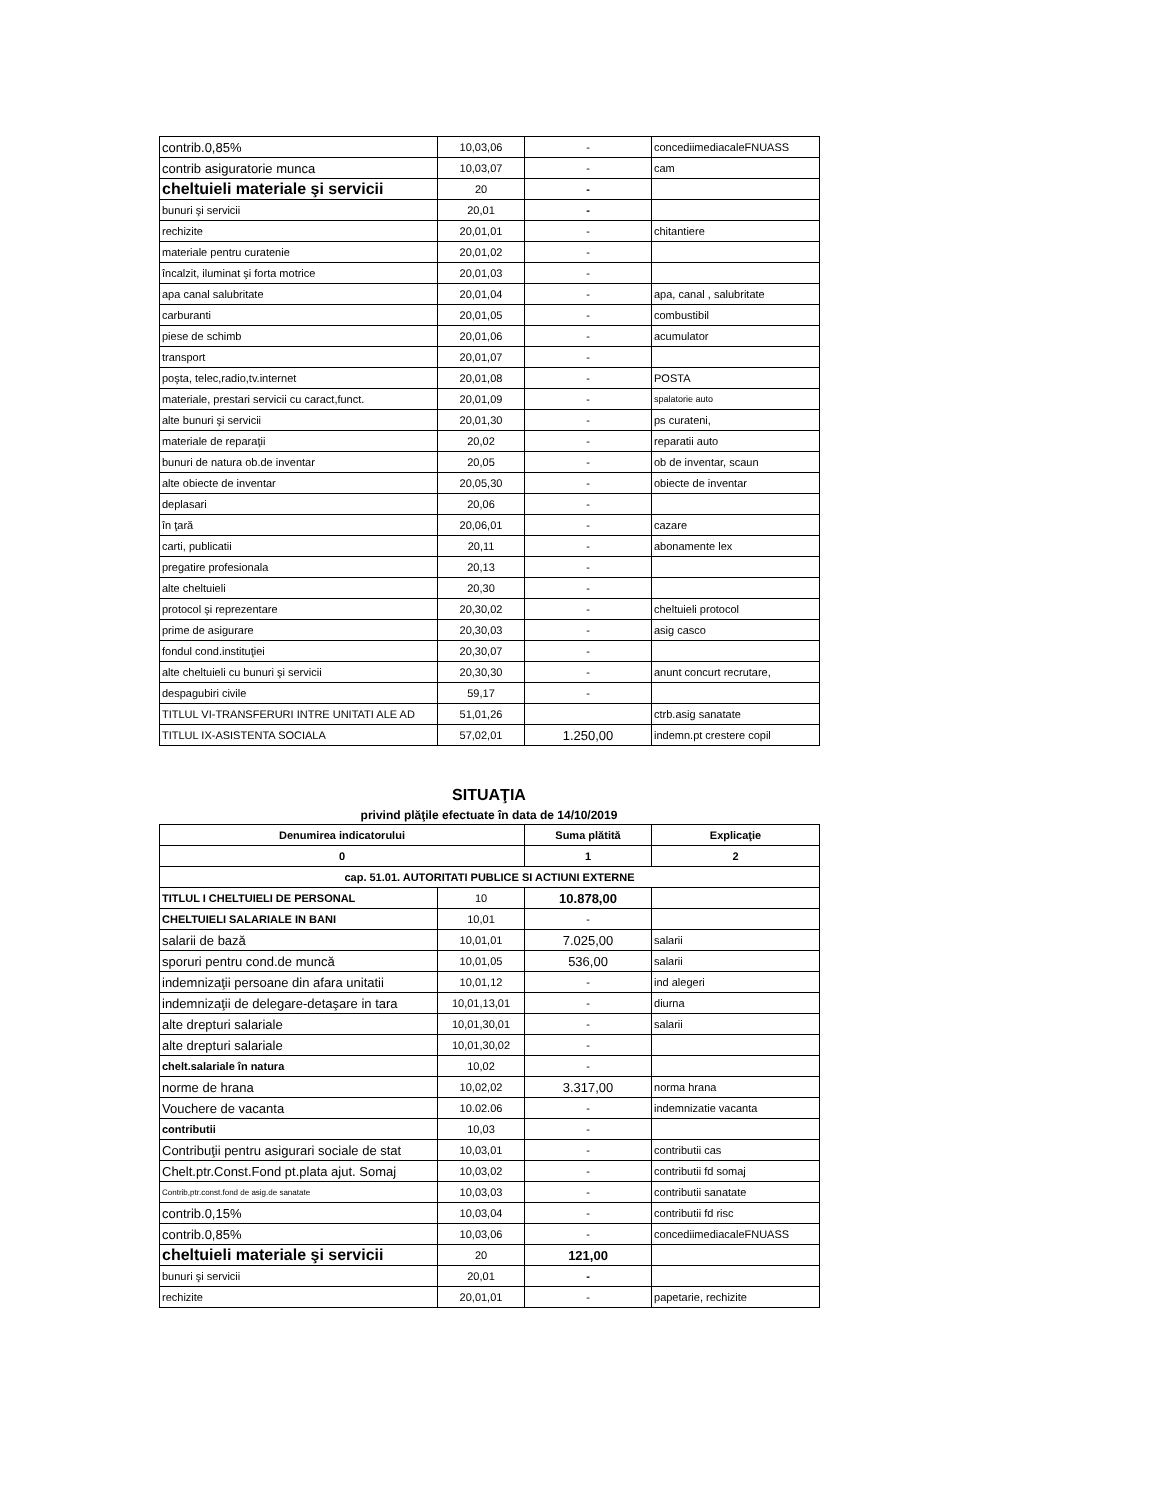| contrib.0,85% | 10,03,06 | - | concediimediacaleFNUASS |
| contrib asiguratorie munca | 10,03,07 | - | cam |
| cheltuieli materiale şi servicii | 20 | - | |
| bunuri şi servicii | 20,01 | - | |
| rechizite | 20,01,01 | - | chitantiere |
| materiale pentru curatenie | 20,01,02 | - | |
| încalzit, iluminat şi forta motrice | 20,01,03 | - | |
| apa canal salubritate | 20,01,04 | - | apa, canal , salubritate |
| carburanti | 20,01,05 | - | combustibil |
| piese de schimb | 20,01,06 | - | acumulator |
| transport | 20,01,07 | - | |
| poşta, telec,radio,tv.internet | 20,01,08 | - | POSTA |
| materiale, prestari servicii cu caract,funct. | 20,01,09 | - | spalatorie auto |
| alte bunuri şi servicii | 20,01,30 | - | ps curateni, |
| materiale de reparaţii | 20,02 | - | reparatii auto |
| bunuri de natura ob.de inventar | 20,05 | - | ob de inventar, scaun |
| alte obiecte de inventar | 20,05,30 | - | obiecte de inventar |
| deplasari | 20,06 | - | |
| în ţară | 20,06,01 | - | cazare |
| carti, publicatii | 20,11 | - | abonamente lex |
| pregatire profesionala | 20,13 | - | |
| alte cheltuieli | 20,30 | - | |
| protocol şi reprezentare | 20,30,02 | - | cheltuieli protocol |
| prime de asigurare | 20,30,03 | - | asig casco |
| fondul cond.instituţiei | 20,30,07 | - | |
| alte cheltuieli cu bunuri şi servicii | 20,30,30 | - | anunt concurt recrutare, |
| despagubiri civile | 59,17 | - | |
| TITLUL VI-TRANSFERURI INTRE UNITATI ALE AD | 51,01,26 | | ctrb.asig sanatate |
| TITLUL IX-ASISTENTA SOCIALA | 57,02,01 | 1.250,00 | indemn.pt crestere copil |
SITUAŢIA
privind plăţile efectuate în data de 14/10/2019
| Denumirea indicatorului | | Suma plătită | Explicaţie |
| --- | --- | --- | --- |
| 0 | | 1 | 2 |
| cap. 51.01. AUTORITATI PUBLICE SI ACTIUNI EXTERNE | | | |
| TITLUL I CHELTUIELI DE PERSONAL | 10 | 10.878,00 | |
| CHELTUIELI SALARIALE IN BANI | 10,01 | - | |
| salarii de bază | 10,01,01 | 7.025,00 | salarii |
| sporuri pentru cond.de muncă | 10,01,05 | 536,00 | salarii |
| indemnizaţii persoane din afara unitatii | 10,01,12 | - | ind alegeri |
| indemnizaţii de delegare-detaşare in tara | 10,01,13,01 | - | diurna |
| alte drepturi salariale | 10,01,30,01 | - | salarii |
| alte drepturi salariale | 10,01,30,02 | - | |
| chelt.salariale în natura | 10,02 | - | |
| norme de hrana | 10,02,02 | 3.317,00 | norma hrana |
| Vouchere de vacanta | 10.02.06 | - | indemnizatie vacanta |
| contributii | 10,03 | - | |
| Contribuţii pentru asigurari sociale de stat | 10,03,01 | - | contributii cas |
| Chelt.ptr.Const.Fond pt.plata ajut. Somaj | 10,03,02 | - | contributii fd somaj |
| Contrib,ptr.const.fond de asig.de sanatate | 10,03,03 | - | contributii sanatate |
| contrib.0,15% | 10,03,04 | - | contributii fd risc |
| contrib.0,85% | 10,03,06 | - | concediimediacaleFNUASS |
| cheltuieli materiale şi servicii | 20 | 121,00 | |
| bunuri şi servicii | 20,01 | - | |
| rechizite | 20,01,01 | - | papetarie, rechizite |